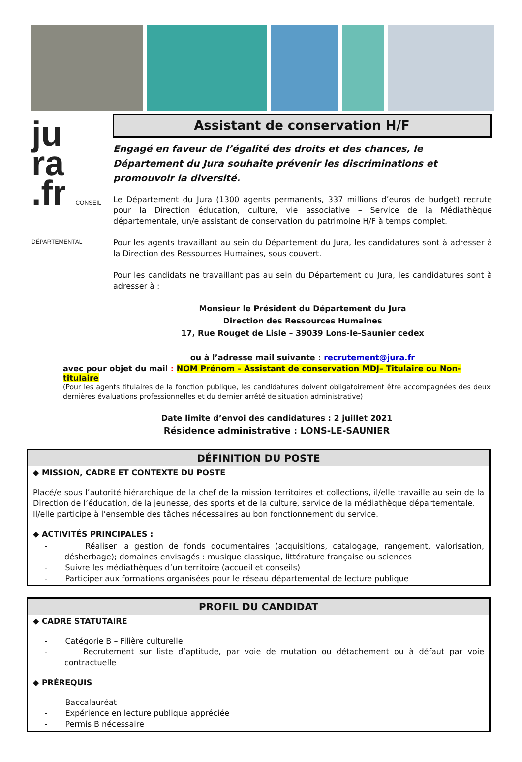ju
ra
.fr CONSEIL DÉPARTEMENTAL
Assistant de conservation H/F
Engagé en faveur de l’égalité des droits et des chances, le Département du Jura souhaite prévenir les discriminations et promouvoir la diversité.
Le Département du Jura (1300 agents permanents, 337 millions d’euros de budget) recrute pour la Direction éducation, culture, vie associative – Service de la Médiathèque départementale, un/e assistant de conservation du patrimoine H/F à temps complet.
Pour les agents travaillant au sein du Département du Jura, les candidatures sont à adresser à la Direction des Ressources Humaines, sous couvert.
Pour les candidats ne travaillant pas au sein du Département du Jura, les candidatures sont à adresser à :
Monsieur le Président du Département du Jura
Direction des Ressources Humaines
17, Rue Rouget de Lisle – 39039 Lons-le-Saunier cedex
ou à l’adresse mail suivante : recrutement@jura.fr
avec pour objet du mail : NOM Prénom – Assistant de conservation MDJ– Titulaire ou Non-titulaire
(Pour les agents titulaires de la fonction publique, les candidatures doivent obligatoirement être accompagnées des deux dernières évaluations professionnelles et du dernier arrêté de situation administrative)
Date limite d’envoi des candidatures : 2 juillet 2021
Résidence administrative : LONS-LE-SAUNIER
DÉFINITION DU POSTE
◆ MISSION, CADRE ET CONTEXTE DU POSTE
Placé/e sous l’autorité hiérarchique de la chef de la mission territoires et collections, il/elle travaille au sein de la Direction de l’éducation, de la jeunesse, des sports et de la culture, service de la médiathèque départementale.
Il/elle participe à l’ensemble des tâches nécessaires au bon fonctionnement du service.
◆ ACTIVITÉS PRINCIPALES :
- Réaliser la gestion de fonds documentaires (acquisitions, catalogage, rangement, valorisation, désherbage); domaines envisagés : musique classique, littérature française ou sciences
- Suivre les médiathèques d’un territoire (accueil et conseils)
- Participer aux formations organisées pour le réseau départemental de lecture publique
PROFIL DU CANDIDAT
◆ CADRE STATUTAIRE
- Catégorie B – Filière culturelle
- Recrutement sur liste d’aptitude, par voie de mutation ou détachement ou à défaut par voie contractuelle
◆ PRÉREQUIS
- Baccalauréat
- Expérience en lecture publique appréciée
- Permis B nécessaire